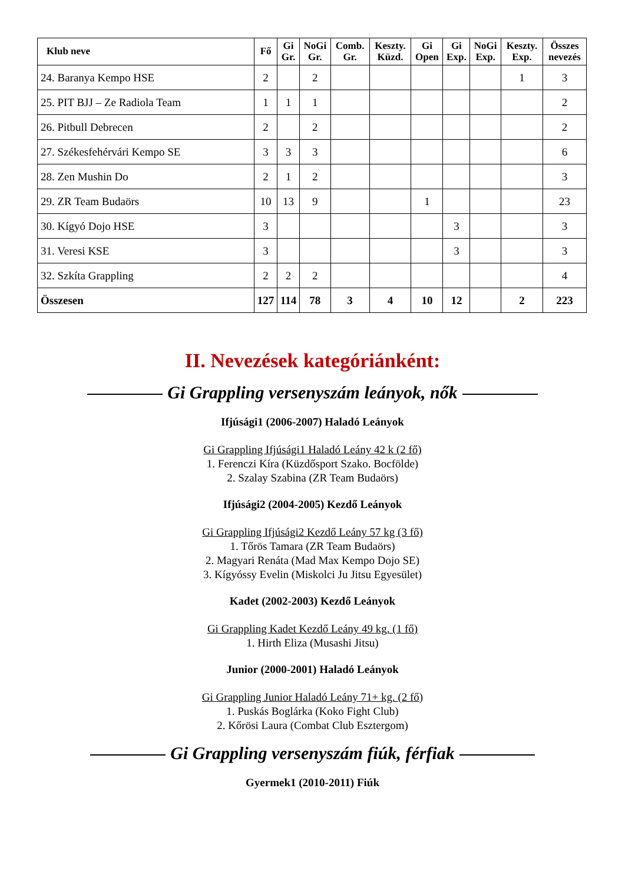| Klub neve | Fő | Gi Gr. | NoGi Gr. | Comb. Gr. | Keszty. Küzd. | Gi Open | Gi Exp. | NoGi Exp. | Keszty. Exp. | Összes nevezés |
| --- | --- | --- | --- | --- | --- | --- | --- | --- | --- | --- |
| 24. Baranya Kempo HSE | 2 | | 2 | | | | | | 1 | 3 |
| 25. PIT BJJ – Ze Radiola Team | 1 | 1 | 1 | | | | | | | 2 |
| 26. Pitbull Debrecen | 2 | | 2 | | | | | | | 2 |
| 27. Székesfehérvári Kempo SE | 3 | 3 | 3 | | | | | | | 6 |
| 28. Zen Mushin Do | 2 | 1 | 2 | | | | | | | 3 |
| 29. ZR Team Budaörs | 10 | 13 | 9 | | | 1 | | | | 23 |
| 30. Kígyó Dojo HSE | 3 | | | | | | 3 | | | 3 |
| 31. Veresi KSE | 3 | | | | | | 3 | | | 3 |
| 32. Szkíta Grappling | 2 | 2 | 2 | | | | | | | 4 |
| Összesen | 127 | 114 | 78 | 3 | 4 | 10 | 12 | | 2 | 223 |
II. Nevezések kategóriánként:
Gi Grappling versenyszám leányok, nők
Ifjúsági1 (2006-2007) Haladó Leányok
Gi Grappling Ifjúsági1 Haladó Leány 42 k (2 fő)
1. Ferenczi Kíra (Küzdősport Szako. Bocfölde)
2. Szalay Szabina (ZR Team Budaörs)
Ifjúsági2 (2004-2005) Kezdő Leányok
Gi Grappling Ifjúsági2 Kezdő Leány 57 kg (3 fő)
1. Tőrös Tamara (ZR Team Budaörs)
2. Magyari Renáta (Mad Max Kempo Dojo SE)
3. Kígyóssy Evelin (Miskolci Ju Jitsu Egyesület)
Kadet (2002-2003) Kezdő Leányok
Gi Grappling Kadet Kezdő Leány 49 kg. (1 fő)
1. Hirth Eliza (Musashi Jitsu)
Junior (2000-2001) Haladó Leányok
Gi Grappling Junior Haladó Leány 71+ kg. (2 fő)
1. Puskás Boglárka (Koko Fight Club)
2. Kőrösi Laura (Combat Club Esztergom)
Gi Grappling versenyszám fiúk, férfiak
Gyermek1 (2010-2011) Fiúk